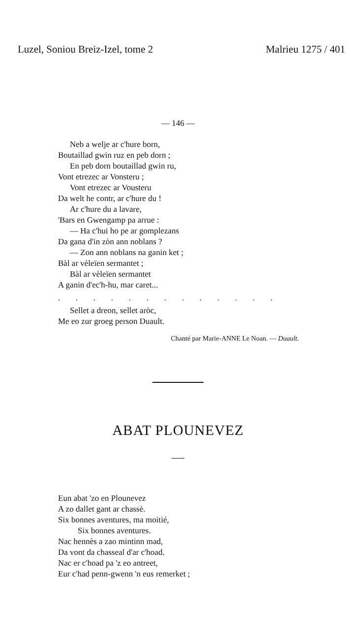Luzel, Soniou Breiz-Izel, tome 2 Malrieu 1275 / 401
— 146 —
Neb a welje ar c'hure born,
Boutaillad gwin ruz en peb dorn ;
En peb dorn boutaillad gwin ru,
Vont etrezec ar Vonsteru ;
Vont etrezec ar Vousteru
Da welt he contr, ar c'hure du !
Ar c'hure du a lavare,
'Bars en Gwengamp pa arrue :
— Ha c'hui ho pe ar gomplezans
Da gana d'in zòn ann noblans ?
— Zon ann noblans na ganin ket ;
Bàl ar vèleïen sermantet ;
Bàl ar vèleïen sermantet
A ganin d'ec'h-hu, mar caret...
. . . . . . . . . . . . .
Sellet a dreon, sellet aròc,
Me eo zur groeg person Duault.
Chanté par Marie-ANNE Le Noan. — Duault.
ABAT PLOUNEVEZ
Eun abat 'zo en Plounevez
A zo dallet gant ar chassè.
Six bonnes aventures, ma moitié,
Six bonnes aventures.
Nac hennès a zao mintinn mad,
Da vont da chasseal d'ar c'hoad.
Nac er c'hoad pa 'z eo antreet,
Eur c'had penn-gwenn 'n eus remerket ;